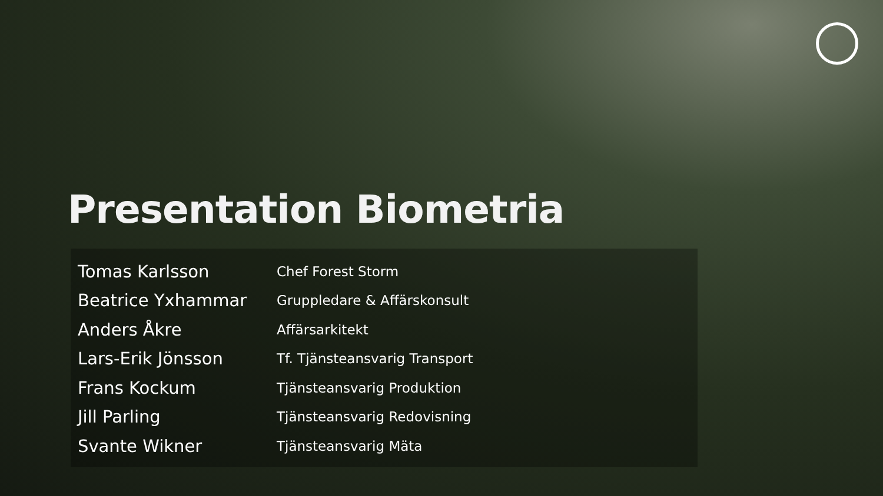Presentation Biometria
| Tomas Karlsson | Chef Forest Storm |
| Beatrice Yxhammar | Gruppledare & Affärskonsult |
| Anders Åkre | Affärsarkitekt |
| Lars-Erik Jönsson | Tf. Tjänsteansvarig Transport |
| Frans Kockum | Tjänsteansvarig Produktion |
| Jill Parling | Tjänsteansvarig Redovisning |
| Svante Wikner | Tjänsteansvarig Mäta |